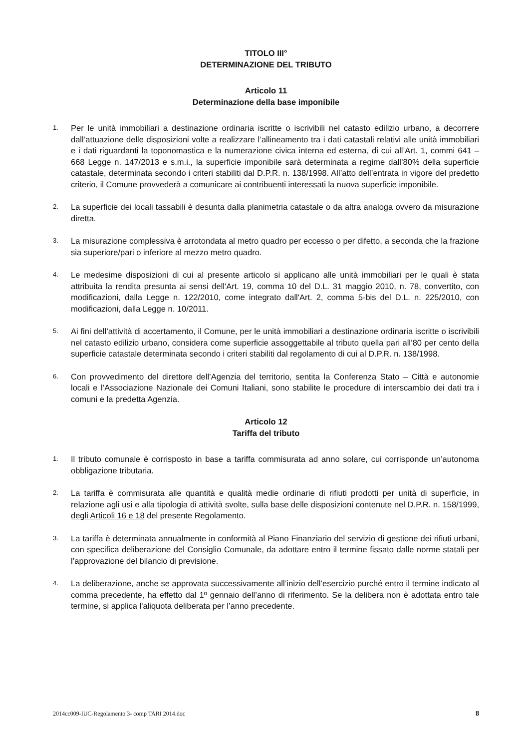TITOLO III°
DETERMINAZIONE DEL TRIBUTO
Articolo 11
Determinazione della base imponibile
1. Per le unità immobiliari a destinazione ordinaria iscritte o iscrivibili nel catasto edilizio urbano, a decorrere dall’attuazione delle disposizioni volte a realizzare l’allineamento tra i dati catastali relativi alle unità immobiliari e i dati riguardanti la toponomastica e la numerazione civica interna ed esterna, di cui all’Art. 1, commi 641 – 668 Legge n. 147/2013 e s.m.i., la superficie imponibile sarà determinata a regime dall’80% della superficie catastale, determinata secondo i criteri stabiliti dal D.P.R. n. 138/1998. All’atto dell’entrata in vigore del predetto criterio, il Comune provvederà a comunicare ai contribuenti interessati la nuova superficie imponibile.
2. La superficie dei locali tassabili è desunta dalla planimetria catastale o da altra analoga ovvero da misurazione diretta.
3. La misurazione complessiva è arrotondata al metro quadro per eccesso o per difetto, a seconda che la frazione sia superiore/pari o inferiore al mezzo metro quadro.
4. Le medesime disposizioni di cui al presente articolo si applicano alle unità immobiliari per le quali è stata attribuita la rendita presunta ai sensi dell'Art. 19, comma 10 del D.L. 31 maggio 2010, n. 78, convertito, con modificazioni, dalla Legge n. 122/2010, come integrato dall'Art. 2, comma 5-bis del D.L. n. 225/2010, con modificazioni, dalla Legge n. 10/2011.
5. Ai fini dell’attività di accertamento, il Comune, per le unità immobiliari a destinazione ordinaria iscritte o iscrivibili nel catasto edilizio urbano, considera come superficie assoggettabile al tributo quella pari all’80 per cento della superficie catastale determinata secondo i criteri stabiliti dal regolamento di cui al D.P.R. n. 138/1998.
6. Con provvedimento del direttore dell’Agenzia del territorio, sentita la Conferenza Stato – Città e autonomie locali e l’Associazione Nazionale dei Comuni Italiani, sono stabilite le procedure di interscambio dei dati tra i comuni e la predetta Agenzia.
Articolo 12
Tariffa del tributo
1. Il tributo comunale è corrisposto in base a tariffa commisurata ad anno solare, cui corrisponde un’autonoma obbligazione tributaria.
2. La tariffa è commisurata alle quantità e qualità medie ordinarie di rifiuti prodotti per unità di superficie, in relazione agli usi e alla tipologia di attività svolte, sulla base delle disposizioni contenute nel D.P.R. n. 158/1999, degli Articoli 16 e 18 del presente Regolamento.
3. La tariffa è determinata annualmente in conformità al Piano Finanziario del servizio di gestione dei rifiuti urbani, con specifica deliberazione del Consiglio Comunale, da adottare entro il termine fissato dalle norme statali per l’approvazione del bilancio di previsione.
4. La deliberazione, anche se approvata successivamente all’inizio dell’esercizio purché entro il termine indicato al comma precedente, ha effetto dal 1º gennaio dell’anno di riferimento. Se la delibera non è adottata entro tale termine, si applica l'aliquota deliberata per l’anno precedente.
2014cc009-IUC-Regolamento 3- comp TARI 2014.doc 8